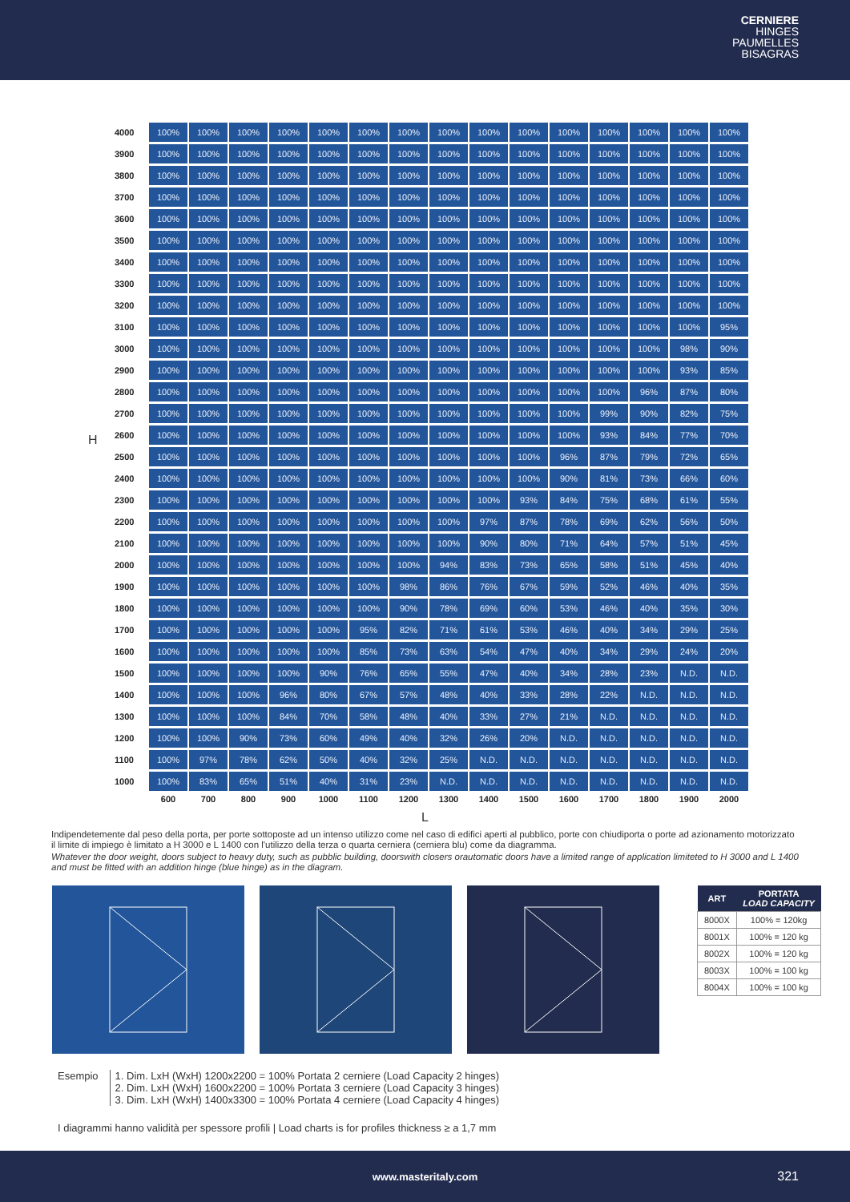CERNIERE
HINGES
PAUMELLES
BISAGRAS
H
| 4000 | 100% | 100% | 100% | 100% | 100% | 100% | 100% | 100% | 100% | 100% | 100% | 100% | 100% | 100% | 100% |
| 3900 | 100% | 100% | 100% | 100% | 100% | 100% | 100% | 100% | 100% | 100% | 100% | 100% | 100% | 100% | 100% |
| 3800 | 100% | 100% | 100% | 100% | 100% | 100% | 100% | 100% | 100% | 100% | 100% | 100% | 100% | 100% | 100% |
| 3700 | 100% | 100% | 100% | 100% | 100% | 100% | 100% | 100% | 100% | 100% | 100% | 100% | 100% | 100% | 100% |
| 3600 | 100% | 100% | 100% | 100% | 100% | 100% | 100% | 100% | 100% | 100% | 100% | 100% | 100% | 100% | 100% |
| 3500 | 100% | 100% | 100% | 100% | 100% | 100% | 100% | 100% | 100% | 100% | 100% | 100% | 100% | 100% | 100% |
| 3400 | 100% | 100% | 100% | 100% | 100% | 100% | 100% | 100% | 100% | 100% | 100% | 100% | 100% | 100% | 100% |
| 3300 | 100% | 100% | 100% | 100% | 100% | 100% | 100% | 100% | 100% | 100% | 100% | 100% | 100% | 100% | 100% |
| 3200 | 100% | 100% | 100% | 100% | 100% | 100% | 100% | 100% | 100% | 100% | 100% | 100% | 100% | 100% | 100% |
| 3100 | 100% | 100% | 100% | 100% | 100% | 100% | 100% | 100% | 100% | 100% | 100% | 100% | 100% | 100% | 95% |
| 3000 | 100% | 100% | 100% | 100% | 100% | 100% | 100% | 100% | 100% | 100% | 100% | 100% | 100% | 98% | 90% |
| 2900 | 100% | 100% | 100% | 100% | 100% | 100% | 100% | 100% | 100% | 100% | 100% | 100% | 100% | 93% | 85% |
| 2800 | 100% | 100% | 100% | 100% | 100% | 100% | 100% | 100% | 100% | 100% | 100% | 100% | 96% | 87% | 80% |
| 2700 | 100% | 100% | 100% | 100% | 100% | 100% | 100% | 100% | 100% | 100% | 100% | 99% | 90% | 82% | 75% |
| 2600 | 100% | 100% | 100% | 100% | 100% | 100% | 100% | 100% | 100% | 100% | 100% | 93% | 84% | 77% | 70% |
| 2500 | 100% | 100% | 100% | 100% | 100% | 100% | 100% | 100% | 100% | 100% | 96% | 87% | 79% | 72% | 65% |
| 2400 | 100% | 100% | 100% | 100% | 100% | 100% | 100% | 100% | 100% | 100% | 90% | 81% | 73% | 66% | 60% |
| 2300 | 100% | 100% | 100% | 100% | 100% | 100% | 100% | 100% | 100% | 93% | 84% | 75% | 68% | 61% | 55% |
| 2200 | 100% | 100% | 100% | 100% | 100% | 100% | 100% | 100% | 97% | 87% | 78% | 69% | 62% | 56% | 50% |
| 2100 | 100% | 100% | 100% | 100% | 100% | 100% | 100% | 100% | 90% | 80% | 71% | 64% | 57% | 51% | 45% |
| 2000 | 100% | 100% | 100% | 100% | 100% | 100% | 100% | 94% | 83% | 73% | 65% | 58% | 51% | 45% | 40% |
| 1900 | 100% | 100% | 100% | 100% | 100% | 100% | 98% | 86% | 76% | 67% | 59% | 52% | 46% | 40% | 35% |
| 1800 | 100% | 100% | 100% | 100% | 100% | 100% | 90% | 78% | 69% | 60% | 53% | 46% | 40% | 35% | 30% |
| 1700 | 100% | 100% | 100% | 100% | 100% | 95% | 82% | 71% | 61% | 53% | 46% | 40% | 34% | 29% | 25% |
| 1600 | 100% | 100% | 100% | 100% | 100% | 85% | 73% | 63% | 54% | 47% | 40% | 34% | 29% | 24% | 20% |
| 1500 | 100% | 100% | 100% | 100% | 90% | 76% | 65% | 55% | 47% | 40% | 34% | 28% | 23% | N.D. | N.D. |
| 1400 | 100% | 100% | 100% | 96% | 80% | 67% | 57% | 48% | 40% | 33% | 28% | 22% | N.D. | N.D. | N.D. |
| 1300 | 100% | 100% | 100% | 84% | 70% | 58% | 48% | 40% | 33% | 27% | 21% | N.D. | N.D. | N.D. | N.D. |
| 1200 | 100% | 100% | 90% | 73% | 60% | 49% | 40% | 32% | 26% | 20% | N.D. | N.D. | N.D. | N.D. | N.D. |
| 1100 | 100% | 97% | 78% | 62% | 50% | 40% | 32% | 25% | N.D. | N.D. | N.D. | N.D. | N.D. | N.D. | N.D. |
| 1000 | 100% | 83% | 65% | 51% | 40% | 31% | 23% | N.D. | N.D. | N.D. | N.D. | N.D. | N.D. | N.D. | N.D. |
| | 600 | 700 | 800 | 900 | 1000 | 1100 | 1200 | 1300 | 1400 | 1500 | 1600 | 1700 | 1800 | 1900 | 2000 |
L
Indipendetemente dal peso della porta, per porte sottoposte ad un intenso utilizzo come nel caso di edifici aperti al pubblico, porte con chiudiporta o porte ad azionamento motorizzato il limite di impiego è limitato a H 3000 e L 1400 con l'utilizzo della terza o quarta cerniera (cerniera blu) come da diagramma.
Whatever the door weight, doors subject to heavy duty, such as pubblic building, doorswith closers orautomatic doors have a limited range of application limiteted to H 3000 and L 1400 and must be fitted with an addition hinge (blue hinge) as in the diagram.
| ART | PORTATA LOAD CAPACITY |
| --- | --- |
| 8000X | 100% = 120kg |
| 8001X | 100% = 120 kg |
| 8002X | 100% = 120 kg |
| 8003X | 100% = 100 kg |
| 8004X | 100% = 100 kg |
Esempio 1. Dim. LxH (WxH) 1200x2200 = 100% Portata 2 cerniere (Load Capacity 2 hinges)
2. Dim. LxH (WxH) 1600x2200 = 100% Portata 3 cerniere (Load Capacity 3 hinges)
3. Dim. LxH (WxH) 1400x3300 = 100% Portata 4 cerniere (Load Capacity 4 hinges)
I diagrammi hanno validità per spessore profili | Load charts is for profiles thickness ≥ a 1,7 mm
www.masteritaly.com 321